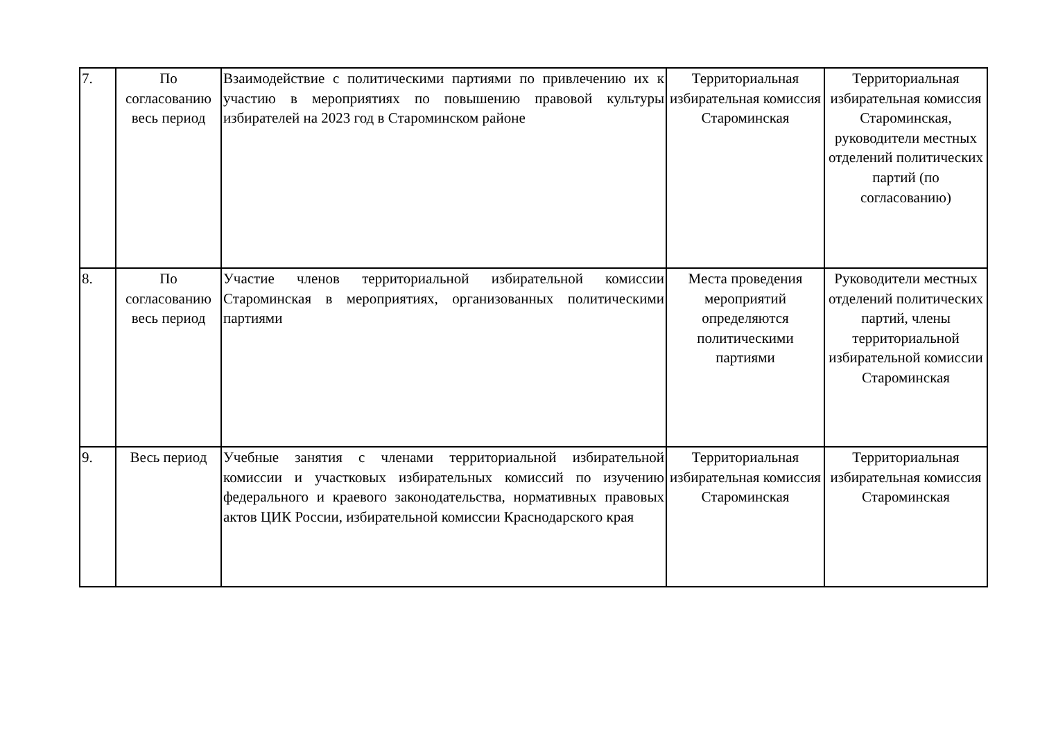| 7. | По согласованию весь период | Взаимодействие с политическими партиями по привлечению их к участию в мероприятиях по повышению правовой культуры избирателей на 2023 год в Староминском районе | Территориальная избирательная комиссия Староминская | Территориальная избирательная комиссия Староминская, руководители местных отделений политических партий (по согласованию) |
| 8. | По согласованию весь период | Участие членов территориальной избирательной комиссии Староминская в мероприятиях, организованных политическими партиями | Места проведения мероприятий определяются политическими партиями | Руководители местных отделений политических партий, члены территориальной избирательной комиссии Староминская |
| 9. | Весь период | Учебные занятия с членами территориальной избирательной комиссии и участковых избирательных комиссий по изучению федерального и краевого законодательства, нормативных правовых актов ЦИК России, избирательной комиссии Краснодарского края | Территориальная избирательная комиссия Староминская | Территориальная избирательная комиссия Староминская |